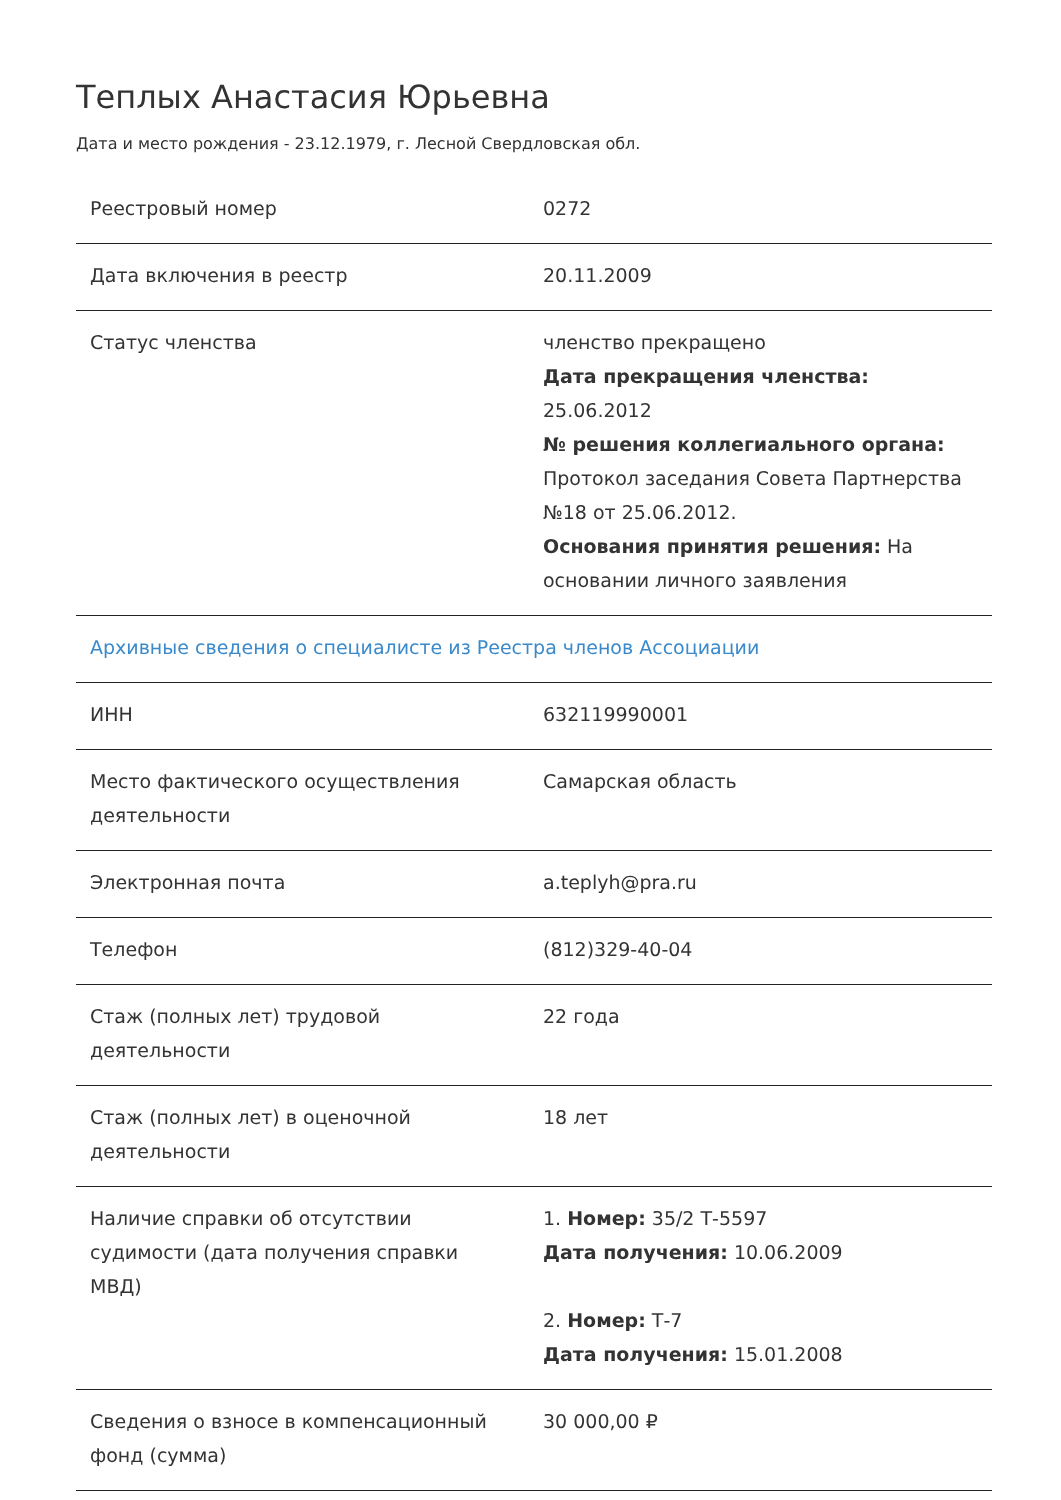Теплых Анастасия Юрьевна
Дата и место рождения - 23.12.1979, г. Лесной Свердловская обл.
| Реестровый номер | 0272 |
| Дата включения в реестр | 20.11.2009 |
| Статус членства | членство прекращено Дата прекращения членства: 25.06.2012 № решения коллегиального органа: Протокол заседания Совета Партнерства №18 от 25.06.2012. Основания принятия решения: На основании личного заявления |
| Архивные сведения о специалисте из Реестра членов Ассоциации | |
| ИНН | 632119990001 |
| Место фактического осуществления деятельности | Самарская область |
| Электронная почта | a.teplyh@pra.ru |
| Телефон | (812)329-40-04 |
| Стаж (полных лет) трудовой деятельности | 22 года |
| Стаж (полных лет) в оценочной деятельности | 18 лет |
| Наличие справки об отсутствии судимости (дата получения справки МВД) | 1. Номер: 35/2 Т-5597 Дата получения: 10.06.2009 2. Номер: Т-7 Дата получения: 15.01.2008 |
| Сведения о взносе в компенсационный фонд (сумма) | 30 000,00 ₽ |